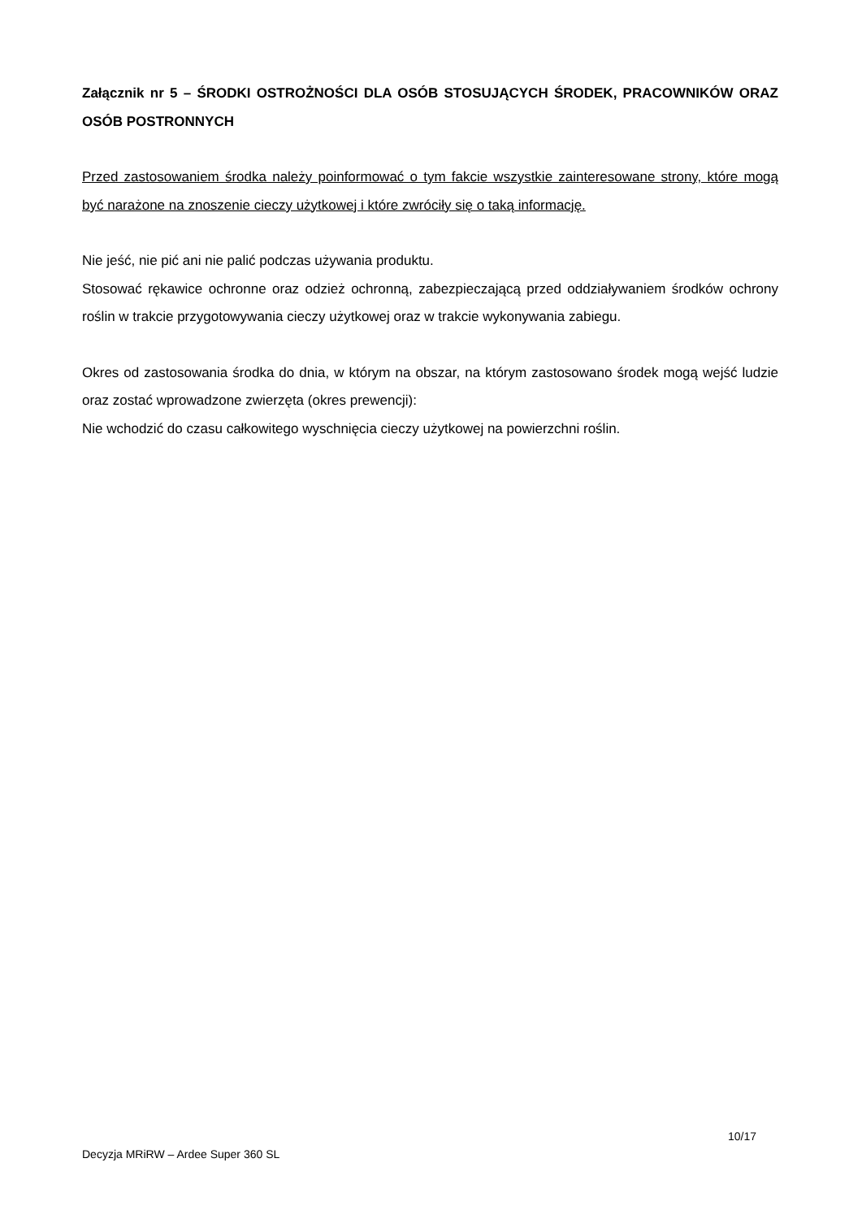Załącznik nr 5 – ŚRODKI OSTROŻNOŚCI DLA OSÓB STOSUJĄCYCH ŚRODEK, PRACOWNIKÓW ORAZ OSÓB POSTRONNYCH
Przed zastosowaniem środka należy poinformować o tym fakcie wszystkie zainteresowane strony, które mogą być narażone na znoszenie cieczy użytkowej i które zwróciły się o taką informację.
Nie jeść, nie pić ani nie palić podczas używania produktu.
Stosować rękawice ochronne oraz odzież ochronną, zabezpieczającą przed oddziaływaniem środków ochrony roślin w trakcie przygotowywania cieczy użytkowej oraz w trakcie wykonywania zabiegu.
Okres od zastosowania środka do dnia, w którym na obszar, na którym zastosowano środek mogą wejść ludzie oraz zostać wprowadzone zwierzęta (okres prewencji):
Nie wchodzić do czasu całkowitego wyschnięcia cieczy użytkowej na powierzchni roślin.
10/17
Decyzja MRiRW – Ardee Super 360 SL